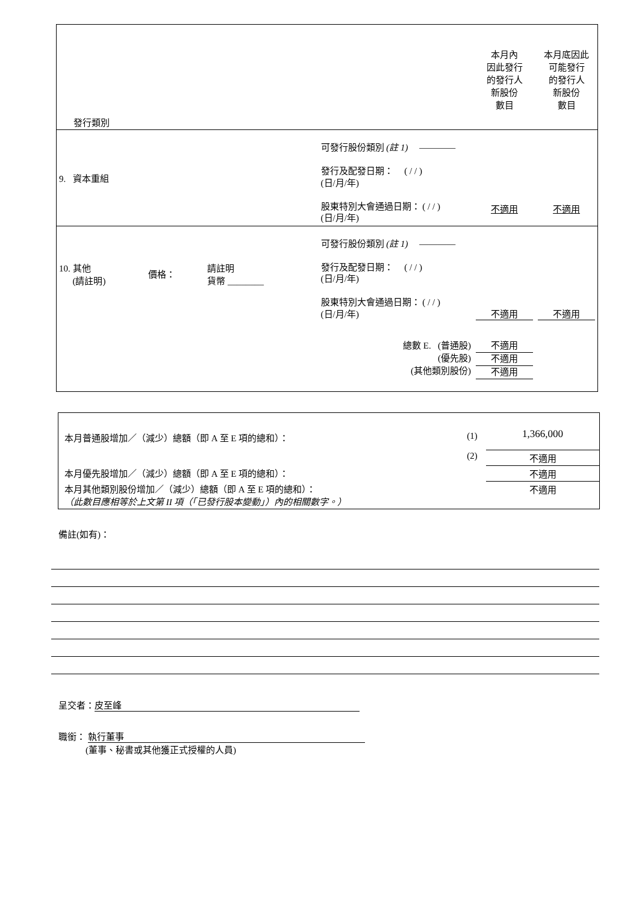| 發行類別 | | | | 本月內 因此發行 的發行人 新股份 數目 | 本月底因此 可能發行 的發行人 新股份 數目 |
| 9. 資本重組 | | | 可發行股份類別 (註 1) ———— 發行及配發日期： ( / / ) (日/月/年) 股東特別大會通過日期： ( / / ) (日/月/年) | 不適用 | 不適用 |
| 10. 其他 (請註明) | 價格： | 請註明 貨幣 ________ | 可發行股份類別 (註 1) ———— 發行及配發日期： ( / / ) (日/月/年) 股東特別大會通過日期： ( / / ) (日/月/年) | 不適用 | 不適用 |
| 總數 E. (普通股) (優先股) (其他類別股份) | | | | 不適用 不適用 不適用 | |
| 本月普通股增加／（減少）總額（即 A 至 E 項的總和）： | (1) | 1,366,000 |
| | (2) | 不適用 |
| 本月優先股增加／（減少）總額（即 A 至 E 項的總和）： | | 不適用 |
| 本月其他類別股份增加／（減少）總額（即 A 至 E 項的總和）： （此數目應相等於上文第 II 項（「已發行股本變動」）內的相關數字。） | | 不適用 |
備註(如有)：
呈交者： 皮至峰
職銜： 執行董事
(董事、秘書或其他獲正式授權的人員)